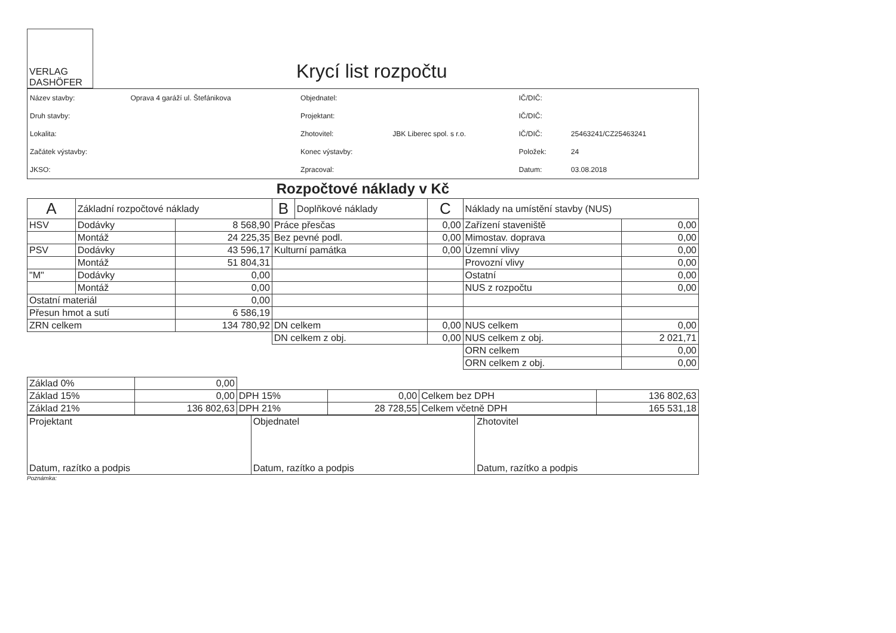VERLAG
DASHÖFER
Krycí list rozpočtu
| Název stavby: | Oprava 4 garáží ul. Štefánikova | Objednatel: | | IČ/DIČ: | |
| Druh stavby: | | Projektant: | | IČ/DIČ: | |
| Lokalita: | | Zhotovitel: | JBK Liberec spol. s r.o. | IČ/DIČ: | 25463241/CZ25463241 |
| Začátek výstavby: | | Konec výstavby: | | Položek: | 24 |
| JKSO: | | Zpracoval: | | Datum: | 03.08.2018 |
Rozpočtové náklady v Kč
| A | Základní rozpočtové náklady | | B | Doplňkové náklady | C | Náklady na umístění stavby (NUS) | |
| --- | --- | --- | --- | --- | --- | --- | --- |
| HSV | Dodávky | 8 568,90 | Práce přesčas | | 0,00 | Zařízení staveniště | 0,00 |
| | Montáž | 24 225,35 | Bez pevné podl. | | 0,00 | Mimostav. doprava | 0,00 |
| PSV | Dodávky | 43 596,17 | Kulturní památka | | 0,00 | Územní vlivy | 0,00 |
| | Montáž | 51 804,31 | | | | Provozní vlivy | 0,00 |
| "M" | Dodávky | 0,00 | | | | Ostatní | 0,00 |
| | Montáž | 0,00 | | | | NUS z rozpočtu | 0,00 |
| Ostatní materiál | | 0,00 | | | | | |
| Přesun hmot a sutí | | 6 586,19 | | | | | |
| ZRN celkem | | 134 780,92 | DN celkem | | 0,00 | NUS celkem | 0,00 |
| | | | DN celkem z obj. | | 0,00 | NUS celkem z obj. | 2 021,71 |
| | | | | | | ORN celkem | 0,00 |
| | | | | | | ORN celkem z obj. | 0,00 |
| Základ 0% | 0,00 | | | | |
| Základ 15% | 0,00 | DPH 15% | 0,00 | Celkem bez DPH | 136 802,63 |
| Základ 21% | 136 802,63 | DPH 21% | 28 728,55 | Celkem včetně DPH | 165 531,18 |
| Projektant Datum, razítko a podpis | Objednatel Datum, razítko a podpis | Zhotovitel Datum, razítko a podpis |
Poznámka: